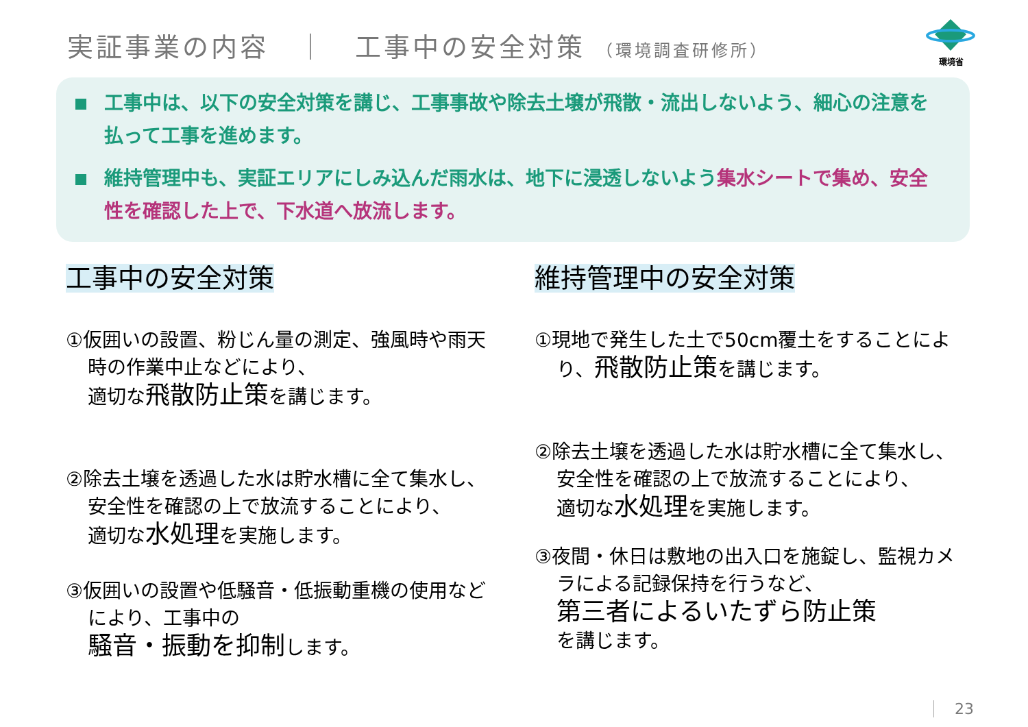実証事業の内容　｜　工事中の安全対策 （環境調査研修所）
環境省
工事中は、以下の安全対策を講じ、工事事故や除去土壌が飛散・流出しないよう、細心の注意を払って工事を進めます。
維持管理中も、実証エリアにしみ込んだ雨水は、地下に浸透しないよう集水シートで集め、安全性を確認した上で、下水道へ放流します。
工事中の安全対策
①仮囲いの設置、粉じん量の測定、強風時や雨天時の作業中止などにより、
適切な飛散防止策を講じます。
②除去土壌を透過した水は貯水槽に全て集水し、安全性を確認の上で放流することにより、
適切な水処理を実施します。
③仮囲いの設置や低騒音・低振動重機の使用などにより、工事中の
騒音・振動を抑制します。
維持管理中の安全対策
①現地で発生した土で50cm覆土をすることにより、飛散防止策を講じます。
②除去土壌を透過した水は貯水槽に全て集水し、安全性を確認の上で放流することにより、
適切な水処理を実施します。
③夜間・休日は敷地の出入口を施錠し、監視カメラによる記録保持を行うなど、
第三者によるいたずら防止策
を講じます。
23